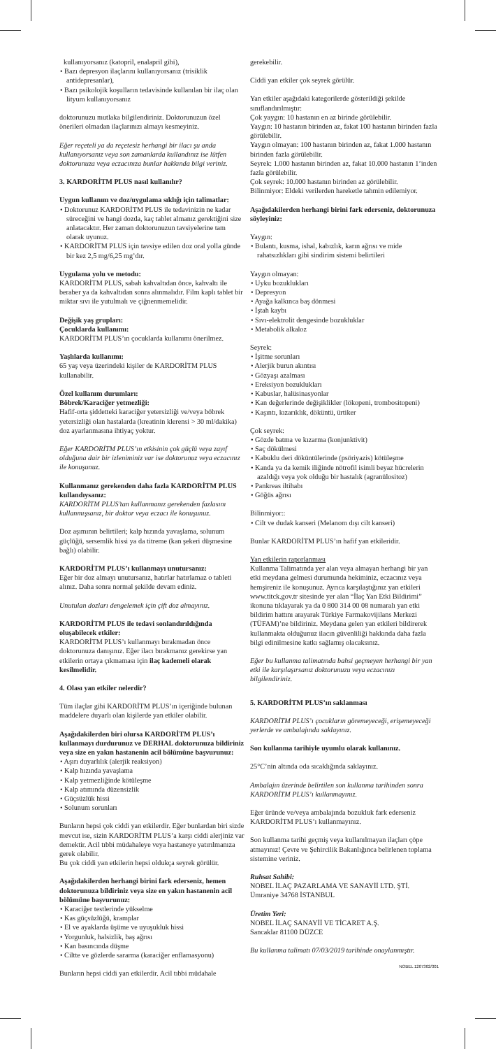kullanıyorsanız (katopril, enalapril gibi),
• Bazı depresyon ilaçlarını kullanıyorsanız (trisiklik antidepresanlar),
• Bazı psikolojik koşulların tedavisinde kullanılan bir ilaç olan lityum kullanıyorsanız
doktorunuzu mutlaka bilgilendiriniz. Doktorunuzun özel önerileri olmadan ilaçlarınızı almayı kesmeyiniz.
Eğer reçeteli ya da reçetesiz herhangi bir ilacı şu anda kullanıyorsanız veya son zamanlarda kullandınız ise lütfen doktorunuza veya eczacınıza bunlar hakkında bilgi veriniz.
3. KARDORİTM PLUS nasıl kullanılır?
Uygun kullanım ve doz/uygulama sıklığı için talimatlar:
• Doktorunuz KARDORİTM PLUS ile tedavinizin ne kadar süreceğini ve hangi dozda, kaç tablet almanız gerektiğini size anlatacaktır. Her zaman doktorunuzun tavsiyelerine tam olarak uyunuz.
• KARDORİTM PLUS için tavsiye edilen doz oral yolla günde bir kez 2,5 mg/6,25 mg’dır.
Uygulama yolu ve metodu:
KARDORİTM PLUS, sabah kahvaltıdan önce, kahvaltı ile beraber ya da kahvaltıdan sonra alınmalıdır. Film kaplı tablet bir miktar sıvı ile yutulmalı ve çiğnenmemelidir.
Değişik yaş grupları:
Çocuklarda kullanımı:
KARDORİTM PLUS’ın çocuklarda kullanımı önerilmez.
Yaşlılarda kullanımı:
65 yaş veya üzerindeki kişiler de KARDORİTM PLUS kullanabilir.
Özel kullanım durumları:
Böbrek/Karaciğer yetmezliği:
Hafif-orta şiddetteki karaciğer yetersizliği ve/veya böbrek yetersizliği olan hastalarda (kreatinin klerensi > 30 ml/dakika) doz ayarlanmasına ihtiyaç yoktur.
Eğer KARDORİTM PLUS’ın etkisinin çok güçlü veya zayıf olduğuna dair bir izleniminiz var ise doktorunuz veya eczacınız ile konuşunuz.
Kullanmanız gerekenden daha fazla KARDORİTM PLUS kullandıysanız:
KARDORİTM PLUS’tan kullanmanız gerekenden fazlasını kullanmışsanız, bir doktor veya eczacı ile konuşunuz.
Doz aşımının belirtileri; kalp hızında yavaşlama, solunum güçlüğü, sersemlik hissi ya da titreme (kan şekeri düşmesine bağlı) olabilir.
KARDORİTM PLUS’ı kullanmayı unutursanız:
Eğer bir doz almayı unutursanız, hatırlar hatırlamaz o tableti alınız. Daha sonra normal şekilde devam ediniz.
Unutulan dozları dengelemek için çift doz almayınız.
KARDORİTM PLUS ile tedavi sonlandırıldığında oluşabilecek etkiler:
KARDORİTM PLUS’ı kullanmayı bırakmadan önce doktorunuza danışınız. Eğer ilacı bırakmanız gerekirse yan etkilerin ortaya çıkmaması için ilaç kademeli olarak kesilmelidir.
4. Olası yan etkiler nelerdir?
Tüm ilaçlar gibi KARDORİTM PLUS’ın içeriğinde bulunan maddelere duyarlı olan kişilerde yan etkiler olabilir.
Aşağıdakilerden biri olursa KARDORİTM PLUS’ı kullanmayı durdurunuz ve DERHAL doktorunuza bildiriniz veya size en yakın hastanenin acil bölümüne başvurunuz:
• Aşırı duyarlılık (alerjik reaksiyon)
• Kalp hızında yavaşlama
• Kalp yetmezliğinde kötüleşme
• Kalp atımında düzensizlik
• Güçsüzlük hissi
• Solunum sorunları
Bunların hepsi çok ciddi yan etkilerdir. Eğer bunlardan biri sizde mevcut ise, sizin KARDORİTM PLUS’a karşı ciddi alerjiniz var demektir. Acil tıbbi müdahaleye veya hastaneye yatırılmanıza gerek olabilir.
Bu çok ciddi yan etkilerin hepsi oldukça seyrek görülür.
Aşağıdakilerden herhangi birini fark ederseniz, hemen doktorunuza bildiriniz veya size en yakın hastanenin acil bölümüne başvurunuz:
• Karaciğer testlerinde yükselme
• Kas güçsüzlüğü, kramplar
• El ve ayaklarda üşüme ve uyuşukluk hissi
• Yorgunluk, halsizlik, baş ağrısı
• Kan basıncında düşme
• Ciltte ve gözlerde sararma (karaciğer enflamasyonu)
Bunların hepsi ciddi yan etkilerdir. Acil tıbbi müdahale
gerekebilir.
Ciddi yan etkiler çok seyrek görülür.
Yan etkiler aşağıdaki kategorilerde gösterildiği şekilde sınıflandırılmıştır:
Çok yaygın: 10 hastanın en az birinde görülebilir.
Yaygın: 10 hastanın birinden az, fakat 100 hastanın birinden fazla görülebilir.
Yaygın olmayan: 100 hastanın birinden az, fakat 1.000 hastanın birinden fazla görülebilir.
Seyrek: 1.000 hastanın birinden az, fakat 10.000 hastanın 1’inden fazla görülebilir.
Çok seyrek: 10.000 hastanın birinden az görülebilir.
Bilinmiyor: Eldeki verilerden hareketle tahmin edilemiyor.
Aşağıdakilerden herhangi birini fark ederseniz, doktorunuza söyleyiniz:
Yaygın:
• Bulantı, kusma, ishal, kabızlık, karın ağrısı ve mide rahatsızlıkları gibi sindirim sistemi belirtileri
Yaygın olmayan:
• Uyku bozuklukları
• Depresyon
• Ayağa kalkınca baş dönmesi
• İştah kaybı
• Sıvı-elektrolit dengesinde bozukluklar
• Metabolik alkaloz
Seyrek:
• İşitme sorunları
• Alerjik burun akıntısı
• Gözyaşı azalması
• Ereksiyon bozuklukları
• Kabuslar, halüsinasyonlar
• Kan değerlerinde değişiklikler (lökopeni, trombositopeni)
• Kaşıntı, kızarıklık, döküntü, ürtiker
Çok seyrek:
• Gözde batma ve kızarma (konjunktivit)
• Saç dökülmesi
• Kabuklu deri döküntülerinde (psöriyazis) kötüleşme
• Kanda ya da kemik iliğinde nötrofil isimli beyaz hücrelerin azaldığı veya yok olduğu bir hastalık (agranülositoz)
• Pankreas iltihabı
• Göğüs ağrısı
Bilinmiyor::
• Cilt ve dudak kanseri (Melanom dışı cilt kanseri)
Bunlar KARDORİTM PLUS’ın hafif yan etkileridir.
Yan etkilerin raporlanması
Kullanma Talimatında yer alan veya almayan herhangi bir yan etki meydana gelmesi durumunda hekiminiz, eczacınız veya hemşireniz ile konuşunuz. Ayrıca karşılaştığınız yan etkileri www.titck.gov.tr sitesinde yer alan “İlaç Yan Etki Bildirimi” ikonuna tıklayarak ya da 0 800 314 00 08 numaralı yan etki bildirim hattını arayarak Türkiye Farmakovijilans Merkezi (TÜFAM)’ne bildiriniz. Meydana gelen yan etkileri bildirerek kullanmakta olduğunuz ilacın güvenliliği hakkında daha fazla bilgi edinilmesine katkı sağlamış olacaksınız.
Eğer bu kullanma talimatında bahsi geçmeyen herhangi bir yan etki ile karşılaşırsanız doktorunuzu veya eczacınızı bilgilendiriniz.
5. KARDORİTM PLUS’ın saklanması
KARDORİTM PLUS’ı çocukların göremeyeceği, erişemeyeceği yerlerde ve ambalajında saklayınız.
Son kullanma tarihiyle uyumlu olarak kullanınız.
25°C’nin altında oda sıcaklığında saklayınız.
Ambalajın üzerinde belirtilen son kullanma tarihinden sonra KARDORİTM PLUS’ı kullanmayınız.
Eğer üründe ve/veya ambalajında bozukluk fark ederseniz KARDORİTM PLUS’ı kullanmayınız.
Son kullanma tarihi geçmiş veya kullanılmayan ilaçları çöpe atmayınız! Çevre ve Şehircilik Bakanlığınca belirlenen toplama sistemine veriniz.
Ruhsat Sahibi:
NOBEL İLAÇ PAZARLAMA VE SANAYİİ LTD. ŞTİ.
Ümraniye 34768 İSTANBUL
Üretim Yeri:
NOBEL İLAÇ SANAYİİ VE TİCARET A.Ş.
Sancaklar 81100 DÜZCE
Bu kullanma talimatı 07/03/2019 tarihinde onaylanmıştır.
NOBEL 1207302/301